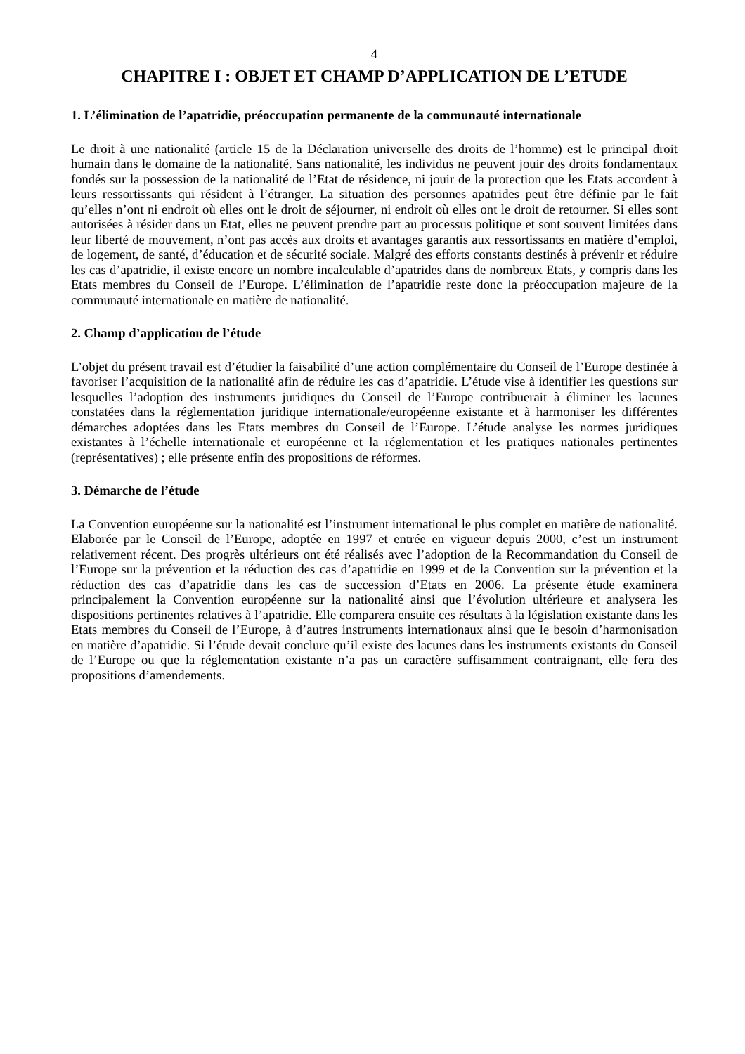4
CHAPITRE I : OBJET ET CHAMP D’APPLICATION DE L’ETUDE
1. L’élimination de l’apatridie, préoccupation permanente de la communauté internationale
Le droit à une nationalité (article 15 de la Déclaration universelle des droits de l’homme) est le principal droit humain dans le domaine de la nationalité. Sans nationalité, les individus ne peuvent jouir des droits fondamentaux fondés sur la possession de la nationalité de l’Etat de résidence, ni jouir de la protection que les Etats accordent à leurs ressortissants qui résident à l’étranger. La situation des personnes apatrides peut être définie par le fait qu’elles n’ont ni endroit où elles ont le droit de séjourner, ni endroit où elles ont le droit de retourner. Si elles sont autorisées à résider dans un Etat, elles ne peuvent prendre part au processus politique et sont souvent limitées dans leur liberté de mouvement, n’ont pas accès aux droits et avantages garantis aux ressortissants en matière d’emploi, de logement, de santé, d’éducation et de sécurité sociale. Malgré des efforts constants destinés à prévenir et réduire les cas d’apatridie, il existe encore un nombre incalculable d’apatrides dans de nombreux Etats, y compris dans les Etats membres du Conseil de l’Europe. L’élimination de l’apatridie reste donc la préoccupation majeure de la communauté internationale en matière de nationalité.
2. Champ d’application de l’étude
L’objet du présent travail est d’étudier la faisabilité d’une action complémentaire du Conseil de l’Europe destinée à favoriser l’acquisition de la nationalité afin de réduire les cas d’apatridie. L’étude vise à identifier les questions sur lesquelles l’adoption des instruments juridiques du Conseil de l’Europe contribuerait à éliminer les lacunes constatées dans la réglementation juridique internationale/européenne existante et à harmoniser les différentes démarches adoptées dans les Etats membres du Conseil de l’Europe. L’étude analyse les normes juridiques existantes à l’échelle internationale et européenne et la réglementation et les pratiques nationales pertinentes (représentatives) ; elle présente enfin des propositions de réformes.
3. Démarche de l’étude
La Convention européenne sur la nationalité est l’instrument international le plus complet en matière de nationalité. Elaborée par le Conseil de l’Europe, adoptée en 1997 et entrée en vigueur depuis 2000, c’est un instrument relativement récent. Des progrès ultérieurs ont été réalisés avec l’adoption de la Recommandation du Conseil de l’Europe sur la prévention et la réduction des cas d’apatridie en 1999 et de la Convention sur la prévention et la réduction des cas d’apatridie dans les cas de succession d’Etats en 2006. La présente étude examinera principalement la Convention européenne sur la nationalité ainsi que l’évolution ultérieure et analysera les dispositions pertinentes relatives à l’apatridie. Elle comparera ensuite ces résultats à la législation existante dans les Etats membres du Conseil de l’Europe, à d’autres instruments internationaux ainsi que le besoin d’harmonisation en matière d’apatridie. Si l’étude devait conclure qu’il existe des lacunes dans les instruments existants du Conseil de l’Europe ou que la réglementation existante n’a pas un caractère suffisamment contraignant, elle fera des propositions d’amendements.